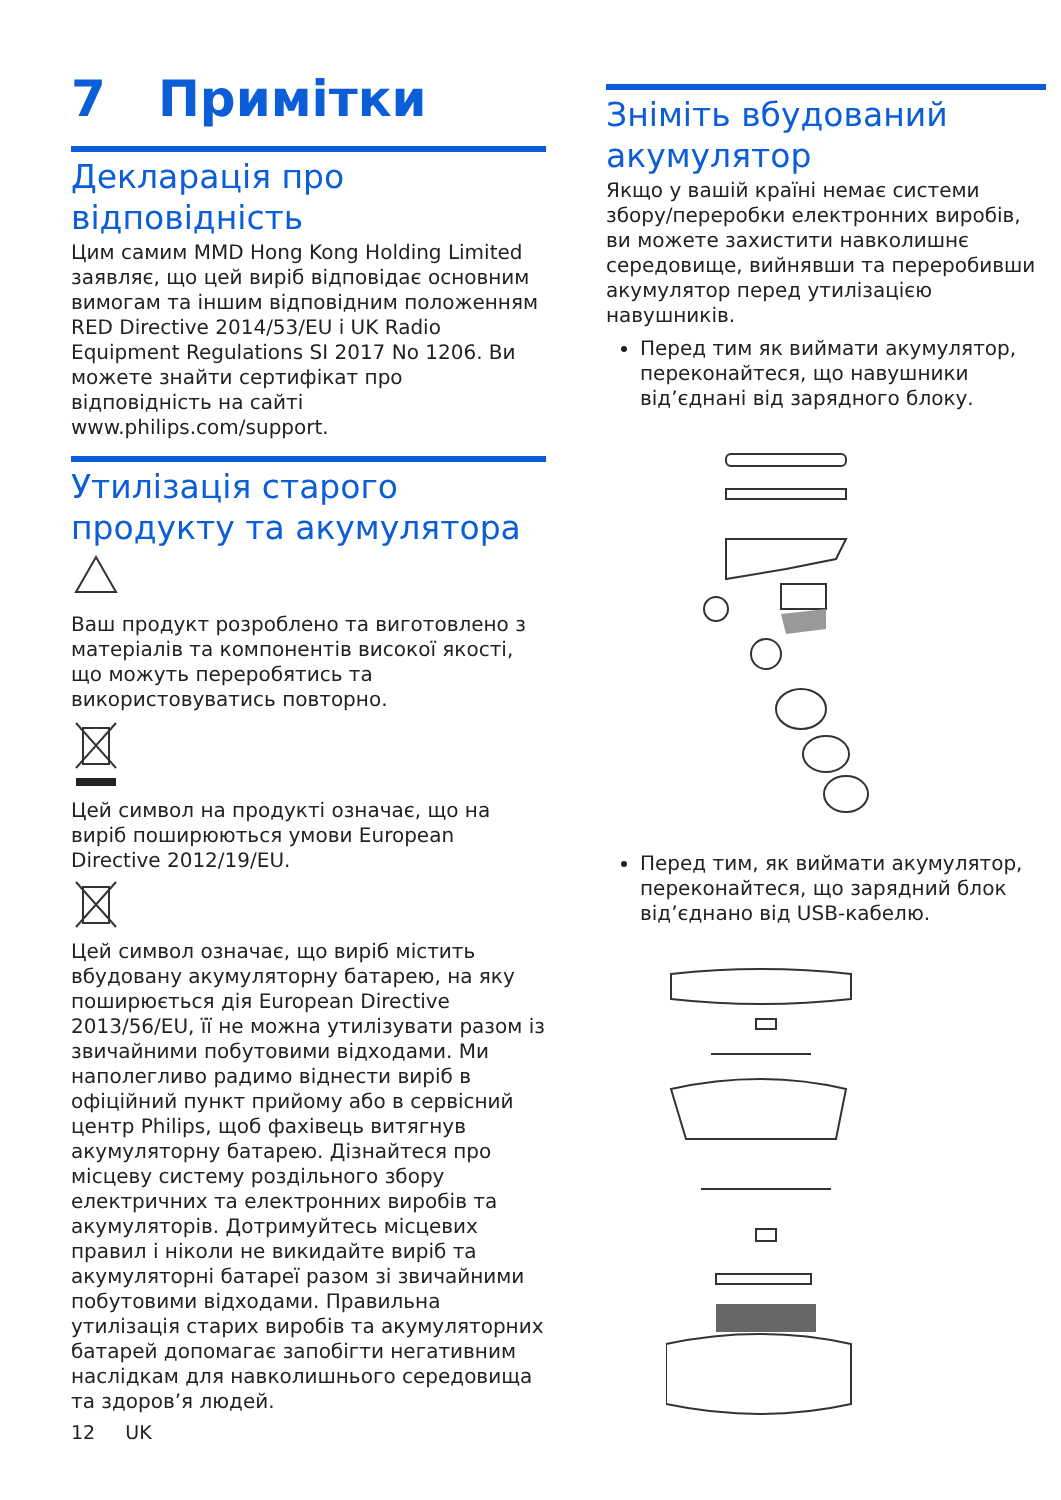7 Примітки
Декларація про відповідність
Цим самим MMD Hong Kong Holding Limited заявляє, що цей виріб відповідає основним вимогам та іншим відповідним положенням RED Directive 2014/53/EU і UK Radio Equipment Regulations SI 2017 No 1206. Ви можете знайти сертифікат про відповідність на сайті www.philips.com/support.
Утилізація старого продукту та акумулятора
Ваш продукт розроблено та виготовлено з матеріалів та компонентів високої якості, що можуть переробятись та використовуватись повторно.
Цей символ на продукті означає, що на виріб поширюються умови European Directive 2012/19/EU.
Цей символ означає, що виріб містить вбудовану акумуляторну батарею, на яку поширюється дія European Directive 2013/56/EU, її не можна утилізувати разом із звичайними побутовими відходами. Ми наполегливо радимо віднести виріб в офіційний пункт прийому або в сервісний центр Philips, щоб фахівець витягнув акумуляторну батарею. Дізнайтеся про місцеву систему роздільного збору електричних та електронних виробів та акумуляторів. Дотримуйтесь місцевих правил і ніколи не викидайте виріб та акумуляторні батареї разом зі звичайними побутовими відходами. Правильна утилізація старих виробів та акумуляторних батарей допомагає запобігти негативним наслідкам для навколишнього середовища та здоров’я людей.
12 UK
Зніміть вбудований акумулятор
Якщо у вашій країні немає системи збору/переробки електронних виробів, ви можете захистити навколишнє середовище, вийнявши та переробивши акумулятор перед утилізацією навушників.
Перед тим як виймати акумулятор, переконайтеся, що навушники від’єднані від зарядного блоку.
Перед тим, як виймати акумулятор, переконайтеся, що зарядний блок від’єднано від USB-кабелю.